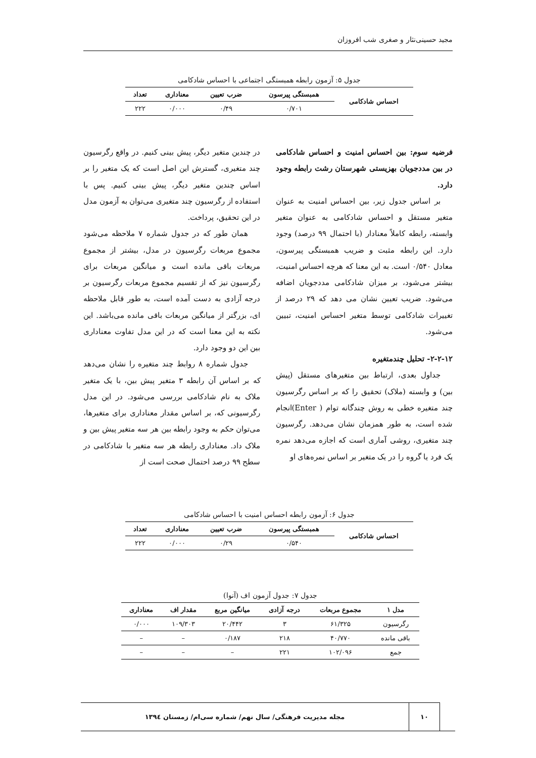مجید حسینی‌نثار و صغری شب افروزان
جدول ۵: آزمون رابطه همبستگی اجتماعی با احساس شادکامی
| احساس شادکامی | همبستگی پیرسون | ضرب تعیین | معناداری | تعداد |
| --- | --- | --- | --- | --- |
| | ۰/۷۰۱ | ۰/۴۹ | ۰/۰۰۰ | ۲۲۲ |
فرضیه سوم: بین احساس امنیت و احساس شادکامی در بین مددجویان بهزیستی شهرستان رشت رابطه وجود دارد.
بر اساس جدول زیر، بین احساس امنیت به عنوان متغیر مستقل و احساس شادکامی به عنوان متغیر وابسته، رابطه کاملاً معنادار (با احتمال ۹۹ درصد) وجود دارد. این رابطه مثبت و ضریب همبستگی پیرسون، معادل ۰/۵۴۰ است. به این معنا که هرچه احساس امنیت، بیشتر می‌شود، بر میزان شادکامی مددجویان اضافه می‌شود. ضریب تعیین نشان می دهد که ۲۹ درصد از تغییرات شادکامی توسط متغیر احساس امنیت، تبیین می‌شود.
۲-۲-۱۲- تحلیل چندمتغیره
جداول بعدی، ارتباط بین متغیرهای مستقل (پیش بین) و وابسته (ملاک) تحقیق را که بر اساس رگرسیون چند متغیره خطی به روش چندگانه توام ( Enter)انجام شده است، به طور همزمان نشان می‌دهد. رگرسیون چند متغیری، روشی آماری است که اجازه می‌دهد نمره یک فرد یا گروه را در یک متغیر بر اساس نمره‌های او
در چندین متغیر دیگر، پیش بینی کنیم. در واقع رگرسیون چند متغیری، گسترش این اصل است که یک متغیر را بر اساس چندین متغیر دیگر، پیش بینی کنیم. پس با استفاده از رگرسیون چند متغیری می‌توان به آزمون مدل در این تحقیق، پرداخت.
همان طور که در جدول شماره ۷ ملاحظه می‌شود مجموع مربعات رگرسیون در مدل، بیشتر از مجموع مربعات باقی مانده است و میانگین مربعات برای رگرسیون نیز که از تقسیم مجموع مربعات رگرسیون بر درجه آزادی به دست آمده است، به طور قابل ملاحظه ای، بزرگتر از میانگین مربعات باقی مانده می‌باشد. این نکته به این معنا است که در این مدل تفاوت معناداری بین این دو وجود دارد.
جدول شماره ۸ روابط چند متغیره را نشان می‌دهد که بر اساس آن رابطه ۳ متغیر پیش بین، با یک متغیر ملاک به نام شادکامی بررسی می‌شود. در این مدل رگرسیونی که، بر اساس مقدار معناداری برای متغیرها، می‌توان حکم به وجود رابطه بین هر سه متغیر پیش بین و ملاک داد. معناداری رابطه هر سه متغیر با شادکامی در سطح ۹۹ درصد احتمال صحت است از
جدول ۶: آزمون رابطه احساس امنیت با احساس شادکامی
| احساس شادکامی | همبستگی پیرسون | ضرب تعیین | معناداری | تعداد |
| --- | --- | --- | --- | --- |
| | ۰/۵۴۰ | ۰/۲۹ | ۰/۰۰۰ | ۲۲۲ |
جدول ۷: جدول آزمون اف (آنوا)
| مدل ۱ | مجموع مربعات | درجه آزادی | میانگین مربع | مقدار اف | معناداری |
| --- | --- | --- | --- | --- | --- |
| رگرسیون | ۶۱/۳۲۵ | ۳ | ۲۰/۴۴۲ | ۱۰۹/۳۰۳ | ۰/۰۰۰ |
| باقی مانده | ۴۰/۷۷۰ | ۲۱۸ | ۰/۱۸۷ | – | – |
| جمع | ۱۰۲/۰۹۶ | ۲۲۱ | – | – | – |
۱۰
مجله مدیریت فرهنگی/ سال نهم/ شماره سی‌ام/ زمستان ۱۳۹٤